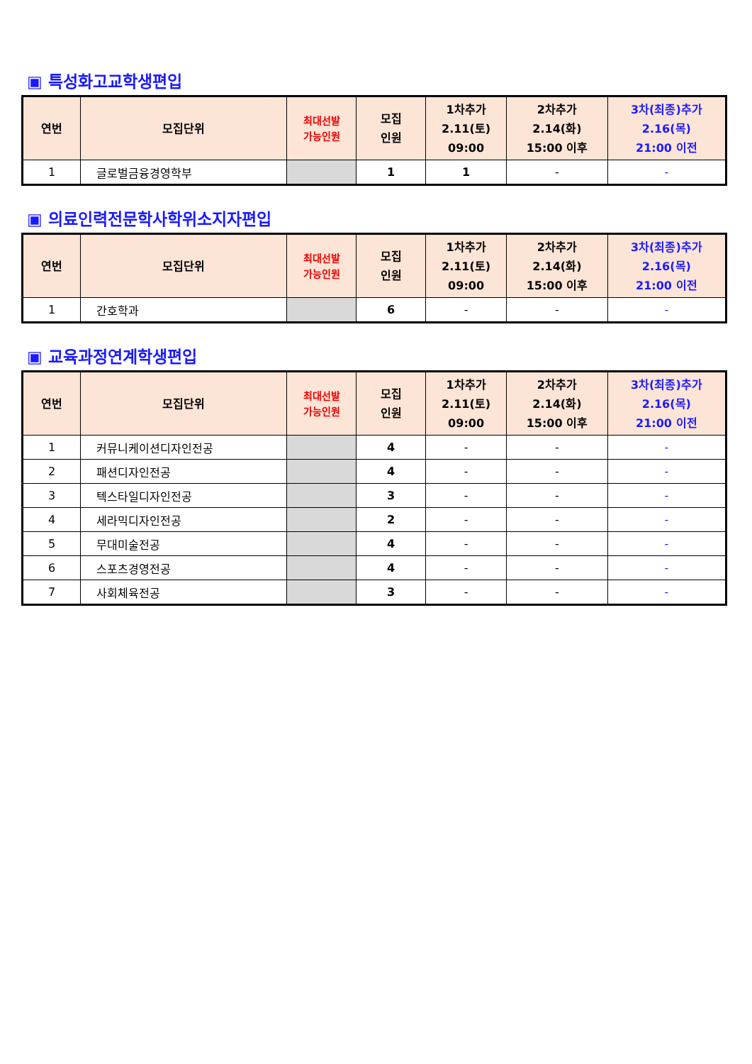▣ 특성화고교학생편입
| 연번 | 모집단위 | 최대선발 가능인원 | 모집 인원 | 1차추가 2.11(토) 09:00 | 2차추가 2.14(화) 15:00 이후 | 3차(최종)추가 2.16(목) 21:00 이전 |
| --- | --- | --- | --- | --- | --- | --- |
| 1 | 글로벌금융경영학부 | | 1 | 1 | - | - |
▣ 의료인력전문학사학위소지자편입
| 연번 | 모집단위 | 최대선발 가능인원 | 모집 인원 | 1차추가 2.11(토) 09:00 | 2차추가 2.14(화) 15:00 이후 | 3차(최종)추가 2.16(목) 21:00 이전 |
| --- | --- | --- | --- | --- | --- | --- |
| 1 | 간호학과 | | 6 | - | - | - |
▣ 교육과정연계학생편입
| 연번 | 모집단위 | 최대선발 가능인원 | 모집 인원 | 1차추가 2.11(토) 09:00 | 2차추가 2.14(화) 15:00 이후 | 3차(최종)추가 2.16(목) 21:00 이전 |
| --- | --- | --- | --- | --- | --- | --- |
| 1 | 커뮤니케이션디자인전공 | | 4 | - | - | - |
| 2 | 패션디자인전공 | | 4 | - | - | - |
| 3 | 텍스타일디자인전공 | | 3 | - | - | - |
| 4 | 세라믹디자인전공 | | 2 | - | - | - |
| 5 | 무대미술전공 | | 4 | - | - | - |
| 6 | 스포츠경영전공 | | 4 | - | - | - |
| 7 | 사회체육전공 | | 3 | - | - | - |